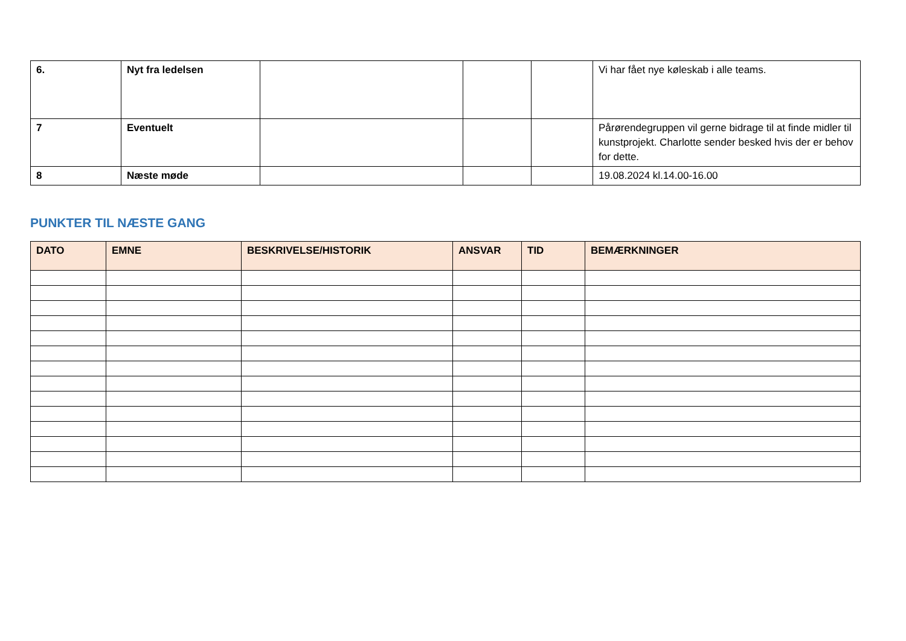| 6. | Nyt fra ledelsen | | | | Vi har fået nye køleskab i alle teams. |
| 7 | Eventuelt | | | | Pårørendegruppen vil gerne bidrage til at finde midler til kunstprojekt. Charlotte sender besked hvis der er behov for dette. |
| 8 | Næste møde | | | | 19.08.2024 kl.14.00-16.00 |
PUNKTER TIL NÆSTE GANG
| DATO | EMNE | BESKRIVELSE/HISTORIK | ANSVAR | TID | BEMÆRKNINGER |
| --- | --- | --- | --- | --- | --- |